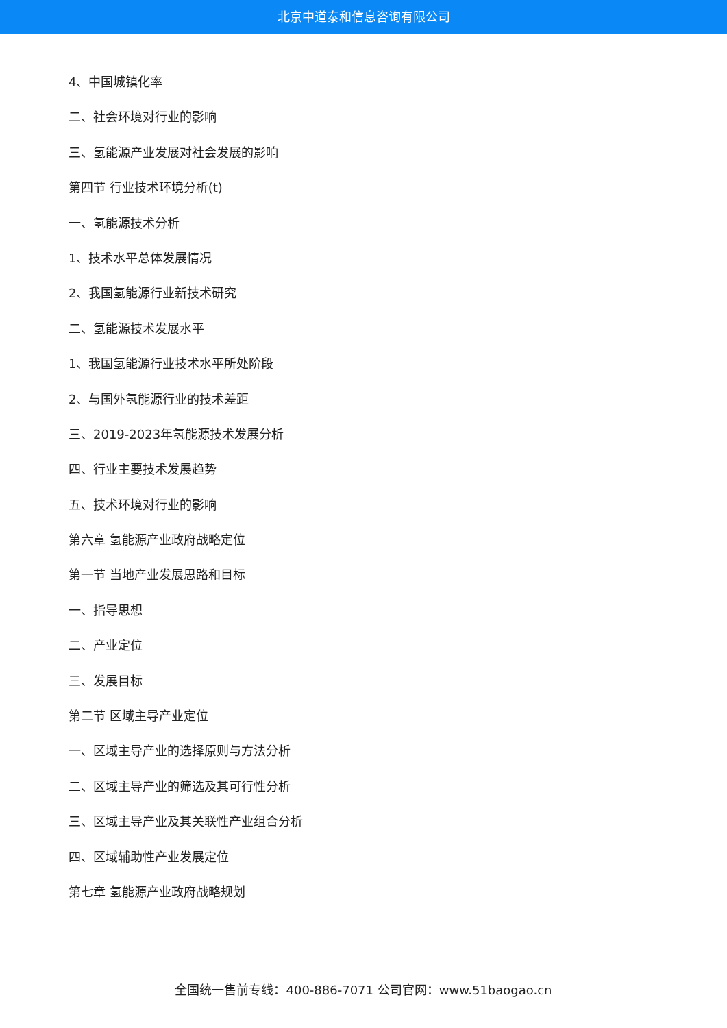北京中道泰和信息咨询有限公司
4、中国城镇化率
二、社会环境对行业的影响
三、氢能源产业发展对社会发展的影响
第四节 行业技术环境分析(t)
一、氢能源技术分析
1、技术水平总体发展情况
2、我国氢能源行业新技术研究
二、氢能源技术发展水平
1、我国氢能源行业技术水平所处阶段
2、与国外氢能源行业的技术差距
三、2019-2023年氢能源技术发展分析
四、行业主要技术发展趋势
五、技术环境对行业的影响
第六章 氢能源产业政府战略定位
第一节 当地产业发展思路和目标
一、指导思想
二、产业定位
三、发展目标
第二节 区域主导产业定位
一、区域主导产业的选择原则与方法分析
二、区域主导产业的筛选及其可行性分析
三、区域主导产业及其关联性产业组合分析
四、区域辅助性产业发展定位
第七章 氢能源产业政府战略规划
全国统一售前专线：400-886-7071 公司官网：www.51baogao.cn